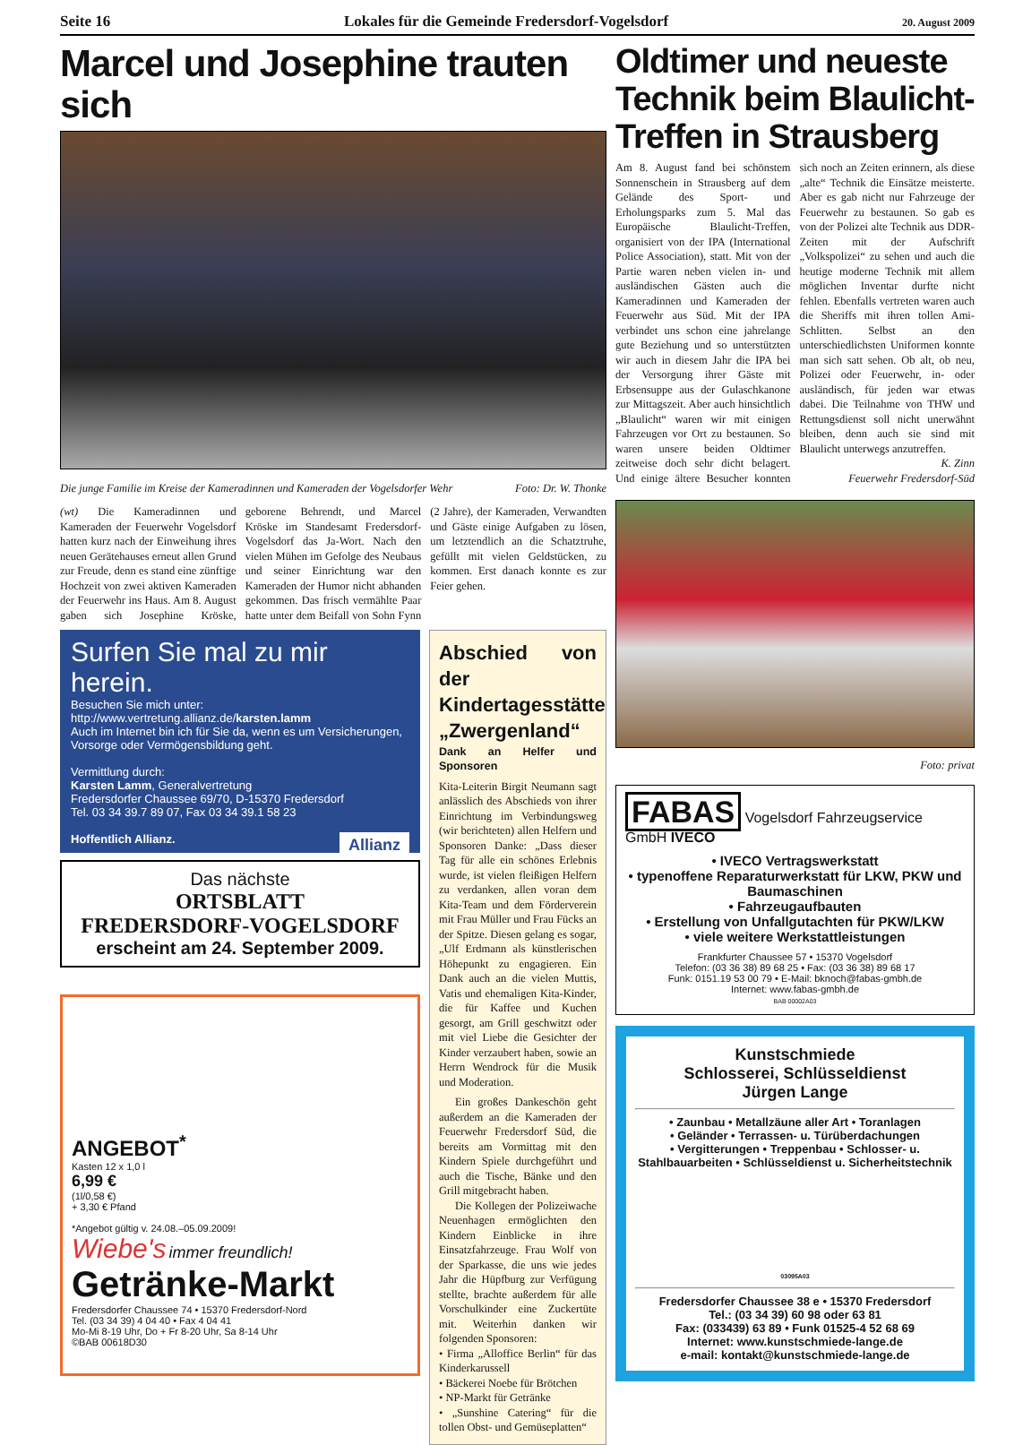Seite 16 Lokales für die Gemeinde Fredersdorf-Vogelsdorf 20. August 2009
Marcel und Josephine trauten sich
Die junge Familie im Kreise der Kameradinnen und Kameraden der Vogelsdorfer Wehr Foto: Dr. W. Thonke
(wt) Die Kameradinnen und Kameraden der Feuerwehr Vogelsdorf hatten kurz nach der Einweihung ihres neuen Gerätehauses erneut allen Grund zur Freude, denn es stand eine zünftige Hochzeit von zwei aktiven Kameraden der Feuerwehr ins Haus. Am 8. August gaben sich Josephine Kröske, geborene Behrendt, und Marcel Kröske im Standesamt Fredersdorf-Vogelsdorf das Ja-Wort. Nach den vielen Mühen im Gefolge des Neubaus und seiner Einrichtung war den Kameraden der Humor nicht abhanden gekommen. Das frisch vermählte Paar hatte unter dem Beifall von Sohn Fynn (2 Jahre), der Kameraden, Verwandten und Gäste einige Aufgaben zu lösen, um letztendlich an die Schatztruhe, gefüllt mit vielen Geldstücken, zu kommen. Erst danach konnte es zur Feier gehen.
Surfen Sie mal zu mir herein.
Besuchen Sie mich unter:
http://www.vertretung.allianz.de/karsten.lamm
Auch im Internet bin ich für Sie da, wenn es um Versicherungen, Vorsorge oder Vermögensbildung geht.
Vermittlung durch:
Karsten Lamm, Generalvertretung
Fredersdorfer Chaussee 69/70, D-15370 Fredersdorf
Tel. 03 34 39.7 89 07, Fax 03 34 39.1 58 23
Hoffentlich Allianz. Allianz
Das nächste
ORTSBLATT
FREDERSDORF-VOGELSDORF
erscheint am 24. September 2009.
ANGEBOT<sup>*</sup>
Kasten 12 x 1,0 l
6,99 €
(1l/0,58 €)
+ 3,30 € Pfand
*Angebot gültig v. 24.08.–05.09.2009!
Wiebe's immer freundlich!
Getränke-Markt
Fredersdorfer Chaussee 74 • 15370 Fredersdorf-Nord
Tel. (03 34 39) 4 04 40 • Fax 4 04 41
Mo-Mi 8-19 Uhr, Do + Fr 8-20 Uhr, Sa 8-14 Uhr
©BAB 00618D30
Abschied von der Kindertagesstätte „Zwergenland“
Dank an Helfer und Sponsoren
Kita-Leiterin Birgit Neumann sagt anlässlich des Abschieds von ihrer Einrichtung im Verbindungsweg (wir berichteten) allen Helfern und Sponsoren Danke: „Dass dieser Tag für alle ein schönes Erlebnis wurde, ist vielen fleißigen Helfern zu verdanken, allen voran dem Kita-Team und dem Förderverein mit Frau Müller und Frau Fücks an der Spitze. Diesen gelang es sogar, „Ulf Erdmann als künstlerischen Höhepunkt zu engagieren. Ein Dank auch an die vielen Muttis, Vatis und ehemaligen Kita-Kinder, die für Kaffee und Kuchen gesorgt, am Grill geschwitzt oder mit viel Liebe die Gesichter der Kinder verzaubert haben, sowie an Herrn Wendrock für die Musik und Moderation.
Ein großes Dankeschön geht außerdem an die Kameraden der Feuerwehr Fredersdorf Süd, die bereits am Vormittag mit den Kindern Spiele durchgeführt und auch die Tische, Bänke und den Grill mitgebracht haben.
Die Kollegen der Polizeiwache Neuenhagen ermöglichten den Kindern Einblicke in ihre Einsatzfahrzeuge. Frau Wolf von der Sparkasse, die uns wie jedes Jahr die Hüpfburg zur Verfügung stellte, brachte außerdem für alle Vorschulkinder eine Zuckertüte mit. Weiterhin danken wir folgenden Sponsoren:
• Firma „Alloffice Berlin“ für das Kinderkarussell
• Bäckerei Noebe für Brötchen
• NP-Markt für Getränke
• „Sunshine Catering“ für die tollen Obst- und Gemüseplatten“
Oldtimer und neueste Technik beim Blaulicht-Treffen in Strausberg
Am 8. August fand bei schönstem Sonnenschein in Strausberg auf dem Gelände des Sport- und Erholungsparks zum 5. Mal das Europäische Blaulicht-Treffen, organisiert von der IPA (International Police Association), statt. Mit von der Partie waren neben vielen in- und ausländischen Gästen auch die Kameradinnen und Kameraden der Feuerwehr aus Süd. Mit der IPA verbindet uns schon eine jahrelange gute Beziehung und so unterstützten wir auch in diesem Jahr die IPA bei der Versorgung ihrer Gäste mit Erbsensuppe aus der Gulaschkanone zur Mittagszeit. Aber auch hinsichtlich „Blaulicht“ waren wir mit einigen Fahrzeugen vor Ort zu bestaunen. So waren unsere beiden Oldtimer zeitweise doch sehr dicht belagert. Und einige ältere Besucher konnten sich noch an Zeiten erinnern, als diese „alte“ Technik die Einsätze meisterte. Aber es gab nicht nur Fahrzeuge der Feuerwehr zu bestaunen. So gab es von der Polizei alte Technik aus DDR-Zeiten mit der Aufschrift „Volkspolizei“ zu sehen und auch die heutige moderne Technik mit allem möglichen Inventar durfte nicht fehlen. Ebenfalls vertreten waren auch die Sheriffs mit ihren tollen Ami-Schlitten. Selbst an den unterschiedlichsten Uniformen konnte man sich satt sehen. Ob alt, ob neu, Polizei oder Feuerwehr, in- oder ausländisch, für jeden war etwas dabei. Die Teilnahme von THW und Rettungsdienst soll nicht unerwähnt bleiben, denn auch sie sind mit Blaulicht unterwegs anzutreffen.
K. Zinn
Feuerwehr Fredersdorf-Süd
Foto: privat
FABAS Vogelsdorf Fahrzeugservice GmbH IVECO
• IVECO Vertragswerkstatt
• typenoffene Reparaturwerkstatt für LKW, PKW und Baumaschinen
• Fahrzeugaufbauten
• Erstellung von Unfallgutachten für PKW/LKW
• viele weitere Werkstattleistungen
Frankfurter Chaussee 57 • 15370 Vogelsdorf
Telefon: (03 36 38) 89 68 25 • Fax: (03 36 38) 89 68 17
Funk: 0151.19 53 00 79 • E-Mail: bknoch@fabas-gmbh.de
Internet: www.fabas-gmbh.de
BAB 00002A03
Kunstschmiede
Schlosserei, Schlüsseldienst
Jürgen Lange
• Zaunbau • Metallzäune aller Art • Toranlagen
• Geländer • Terrassen- u. Türüberdachungen
• Vergitterungen • Treppenbau • Schlosser- u. Stahlbauarbeiten • Schlüsseldienst u. Sicherheitstechnik
03095A03
Fredersdorfer Chaussee 38 e • 15370 Fredersdorf
Tel.: (03 34 39) 60 98 oder 63 81
Fax: (033439) 63 89 • Funk 01525-4 52 68 69
Internet: www.kunstschmiede-lange.de
e-mail: kontakt@kunstschmiede-lange.de